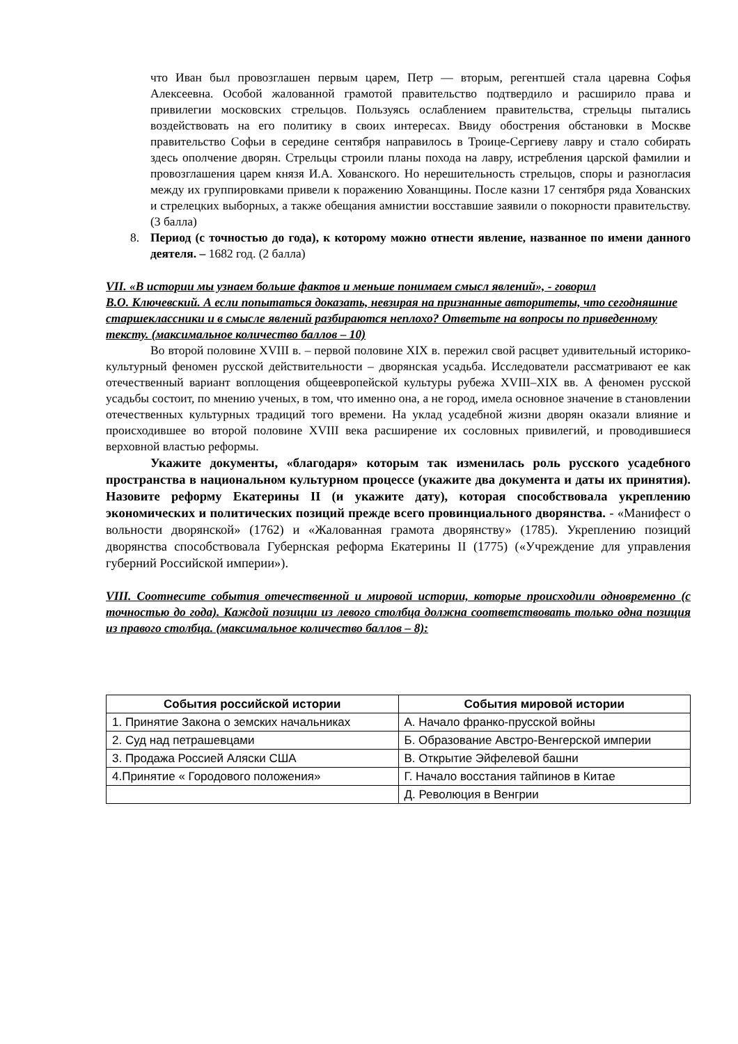что Иван был провозглашен первым царем, Петр — вторым, регентшей стала царевна Софья Алексеевна. Особой жалованной грамотой правительство подтвердило и расширило права и привилегии московских стрельцов. Пользуясь ослаблением правительства, стрельцы пытались воздействовать на его политику в своих интересах. Ввиду обострения обстановки в Москве правительство Софьи в середине сентября направилось в Троице-Сергиеву лавру и стало собирать здесь ополчение дворян. Стрельцы строили планы похода на лавру, истребления царской фамилии и провозглашения царем князя И.А. Хованского. Но нерешительность стрельцов, споры и разногласия между их группировками привели к поражению Хованщины. После казни 17 сентября ряда Хованских и стрелецких выборных, а также обещания амнистии восставшие заявили о покорности правительству. (3 балла)
8. Период (с точностью до года), к которому можно отнести явление, названное по имени данного деятеля. – 1682 год. (2 балла)
VII. «В истории мы узнаем больше фактов и меньше понимаем смысл явлений», - говорил
В.О. Ключевский. А если попытаться доказать, невзирая на признанные авторитеты, что сегодняшние старшеклассники и в смысле явлений разбираются неплохо? Ответьте на вопросы по приведенному тексту. (максимальное количество баллов – 10)
Во второй половине XVIII в. – первой половине XIX в. пережил свой расцвет удивительный историко-культурный феномен русской действительности – дворянская усадьба. Исследователи рассматривают ее как отечественный вариант воплощения общеевропейской культуры рубежа XVIII–XIX вв. А феномен русской усадьбы состоит, по мнению ученых, в том, что именно она, а не город, имела основное значение в становлении отечественных культурных традиций того времени. На уклад усадебной жизни дворян оказали влияние и происходившее во второй половине XVIII века расширение их сословных привилегий, и проводившиеся верховной властью реформы.
Укажите документы, «благодаря» которым так изменилась роль русского усадебного пространства в национальном культурном процессе (укажите два документа и даты их принятия). Назовите реформу Екатерины II (и укажите дату), которая способствовала укреплению экономических и политических позиций прежде всего провинциального дворянства. - «Манифест о вольности дворянской» (1762) и «Жалованная грамота дворянству» (1785). Укреплению позиций дворянства способствовала Губернская реформа Екатерины II (1775) («Учреждение для управления губерний Российской империи»).
VIII. Соотнесите события отечественной и мировой истории, которые происходили одновременно (с точностью до года). Каждой позиции из левого столбца должна соответствовать только одна позиция из правого столбца. (максимальное количество баллов – 8):
| События российской истории | События мировой истории |
| --- | --- |
| 1. Принятие Закона о земских начальниках | А. Начало франко-прусской войны |
| 2. Суд над петрашевцами | Б. Образование Австро-Венгерской империи |
| 3. Продажа Россией Аляски США | В. Открытие Эйфелевой башни |
| 4.Принятие « Городового положения» | Г. Начало восстания тайпинов в Китае |
| | Д. Революция в Венгрии |